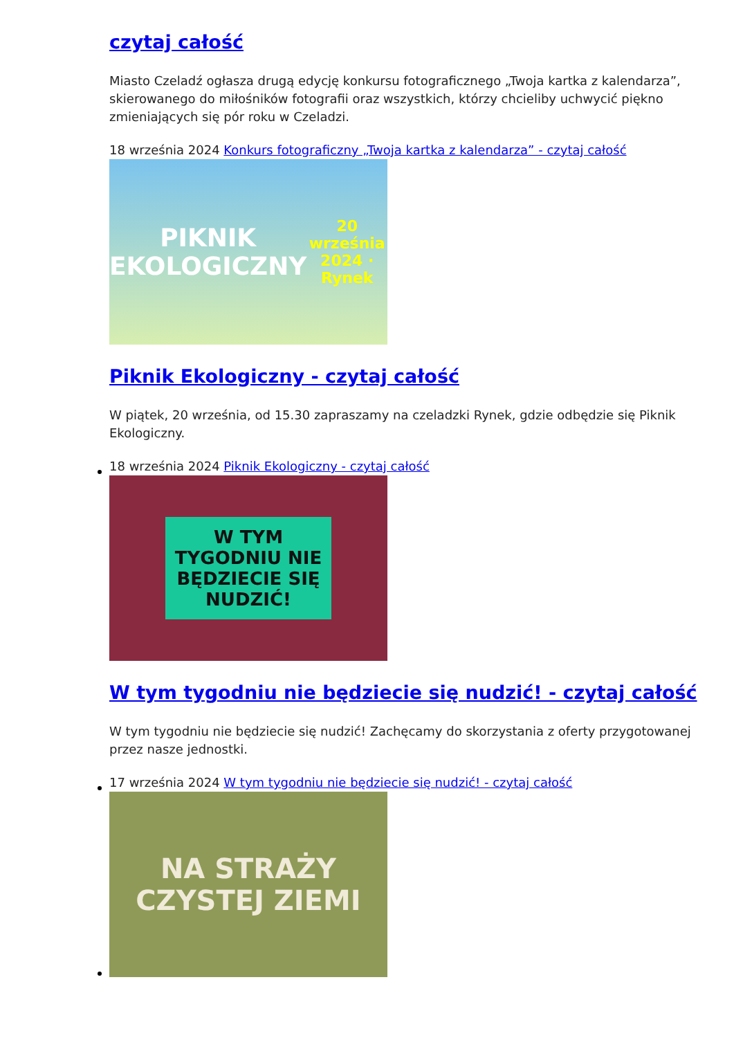czytaj całość
Miasto Czeladź ogłasza drugą edycję konkursu fotograficznego „Twoja kartka z kalendarza”, skierowanego do miłośników fotografii oraz wszystkich, którzy chcieliby uchwycić piękno zmieniających się pór roku w Czeladzi.
18 września 2024 Konkurs fotograficzny „Twoja kartka z kalendarza” - czytaj całość
PIKNIK
EKOLOGICZNY
20 września 2024 · Rynek
Piknik Ekologiczny - czytaj całość
W piątek, 20 września, od 15.30 zapraszamy na czeladzki Rynek, gdzie odbędzie się Piknik Ekologiczny.
18 września 2024 Piknik Ekologiczny - czytaj całość
W TYM
TYGODNIU NIE
BĘDZIECIE SIĘ
NUDZIĆ!
W tym tygodniu nie będziecie się nudzić! - czytaj całość
W tym tygodniu nie będziecie się nudzić! Zachęcamy do skorzystania z oferty przygotowanej przez nasze jednostki.
17 września 2024 W tym tygodniu nie będziecie się nudzić! - czytaj całość
NA STRAŻY
CZYSTEJ ZIEMI